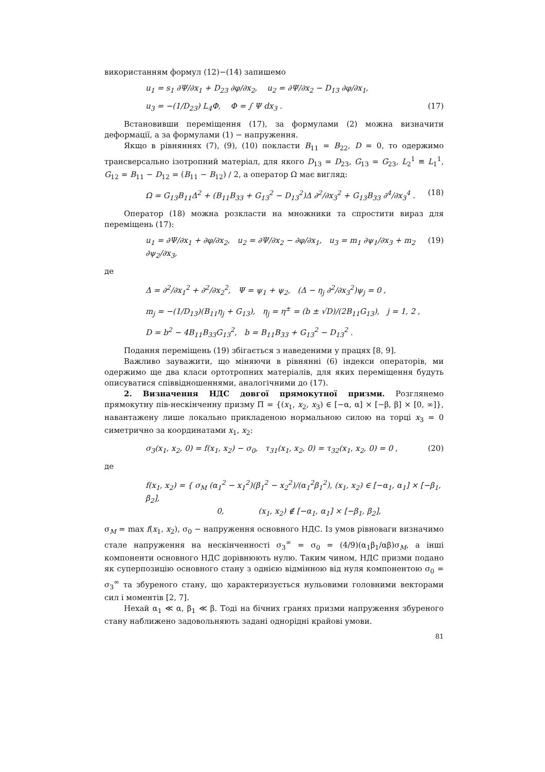використанням формул (12)−(14) запишемо
u<sub>1</sub> = s<sub>1</sub> ∂Ψ/∂x<sub>1</sub> + D<sub>23</sub> ∂φ/∂x<sub>2</sub>, u<sub>2</sub> = ∂Ψ/∂x<sub>2</sub> − D<sub>13</sub> ∂φ/∂x<sub>1</sub>,
u<sub>3</sub> = −(1/D<sub>23</sub>) L<sub>4</sub>Φ, Φ = ∫ Ψ dx<sub>3</sub> . (17)
Встановивши переміщення (17), за формулами (2) можна визначити деформації, а за формулами (1) − напруження.
Якщо в рівняннях (7), (9), (10) покласти B<sub>11</sub> = B<sub>22</sub>, D = 0, то одержимо трансверсально ізотропний матеріал, для якого D<sub>13</sub> = D<sub>23</sub>, G<sub>13</sub> = G<sub>23</sub>, L<sub>2</sub><sup>1</sup> ≡ L<sub>1</sub><sup>1</sup>, G<sub>12</sub> = B<sub>11</sub> − D<sub>12</sub> = (B<sub>11</sub> − B<sub>12</sub>) / 2, а оператор Ω має вигляд:
Ω = G<sub>13</sub>B<sub>11</sub>Δ<sup>2</sup> + (B<sub>11</sub>B<sub>33</sub> + G<sub>13</sub><sup>2</sup> − D<sub>13</sub><sup>2</sup>)Δ ∂<sup>2</sup>/∂x<sub>3</sub><sup>2</sup> + G<sub>13</sub>B<sub>33</sub> ∂<sup>4</sup>/∂x<sub>3</sub><sup>4</sup> . (18)
Оператор (18) можна розкласти на множники та спростити вираз для переміщень (17):
u<sub>1</sub> = ∂Ψ/∂x<sub>1</sub> + ∂φ/∂x<sub>2</sub>, u<sub>2</sub> = ∂Ψ/∂x<sub>2</sub> − ∂φ/∂x<sub>1</sub>, u<sub>3</sub> = m<sub>1</sub> ∂ψ<sub>1</sub>/∂x<sub>3</sub> + m<sub>2</sub> ∂ψ<sub>2</sub>/∂x<sub>3</sub>, (19)
де
Δ = ∂<sup>2</sup>/∂x<sub>1</sub><sup>2</sup> + ∂<sup>2</sup>/∂x<sub>2</sub><sup>2</sup>, Ψ = ψ<sub>1</sub> + ψ<sub>2</sub>, (Δ − η<sub>j</sub> ∂<sup>2</sup>/∂x<sub>3</sub><sup>2</sup>)ψ<sub>j</sub> = 0 ,
m<sub>j</sub> = −(1/D<sub>13</sub>)(B<sub>11</sub>η<sub>j</sub> + G<sub>13</sub>), η<sub>j</sub> = η<sup>±</sup> = (b ± √D)/(2B<sub>11</sub>G<sub>13</sub>), j = 1, 2 ,
D = b<sup>2</sup> − 4B<sub>11</sub>B<sub>33</sub>G<sub>13</sub><sup>2</sup>, b = B<sub>11</sub>B<sub>33</sub> + G<sub>13</sub><sup>2</sup> − D<sub>13</sub><sup>2</sup> .
Подання переміщень (19) збігається з наведеними у працях [8, 9].
Важливо зауважити, що міняючи в рівнянні (6) індекси операторів, ми одержимо ще два класи ортотропних матеріалів, для яких переміщення будуть описуватися співвідношеннями, аналогічними до (17).
2. Визначення НДС довгої прямокутної призми. Розглянемо прямокутну пів-нескінченну призму Π = {(x<sub>1</sub>, x<sub>2</sub>, x<sub>3</sub>) ∈ [−α, α] × [−β, β] × [0, ∞]}, навантажену лише локально прикладеною нормальною силою на торці x<sub>3</sub> = 0 симетрично за координатами x<sub>1</sub>, x<sub>2</sub>:
σ<sub>3</sub>(x<sub>1</sub>, x<sub>2</sub>, 0) = f(x<sub>1</sub>, x<sub>2</sub>) − σ<sub>0</sub>, τ<sub>31</sub>(x<sub>1</sub>, x<sub>2</sub>, 0) = τ<sub>32</sub>(x<sub>1</sub>, x<sub>2</sub>, 0) = 0 , (20)
де
f(x<sub>1</sub>, x<sub>2</sub>) = { σ<sub>M</sub> (α<sub>1</sub><sup>2</sup> − x<sub>1</sub><sup>2</sup>)(β<sub>1</sub><sup>2</sup> − x<sub>2</sub><sup>2</sup>)/(α<sub>1</sub><sup>2</sup>β<sub>1</sub><sup>2</sup>), (x<sub>1</sub>, x<sub>2</sub>) ∈ [−α<sub>1</sub>, α<sub>1</sub>] × [−β<sub>1</sub>, β<sub>2</sub>],
0, (x<sub>1</sub>, x<sub>2</sub>) ∉ [−α<sub>1</sub>, α<sub>1</sub>] × [−β<sub>1</sub>, β<sub>2</sub>],
σ<sub>M</sub> = max f(x<sub>1</sub>, x<sub>2</sub>), σ<sub>0</sub> − напруження основного НДС. Із умов рівноваги визначимо стале напруження на нескінченності σ<sub>3</sub><sup>∞</sup> = σ<sub>0</sub> = (4/9)(α<sub>1</sub>β<sub>1</sub>/αβ)σ<sub>M</sub>, а інші компоненти основного НДС дорівнюють нулю. Таким чином, НДС призми подано як суперпозицію основного стану з однією відмінною від нуля компонентою σ<sub>0</sub> = σ<sub>3</sub><sup>∞</sup> та збуреного стану, що характеризується нульовими головними векторами сил і моментів [2, 7].
Нехай α<sub>1</sub> ≪ α, β<sub>1</sub> ≪ β. Тоді на бічних гранях призми напруження збуреного стану наближено задовольняють задані однорідні крайові умови.
81